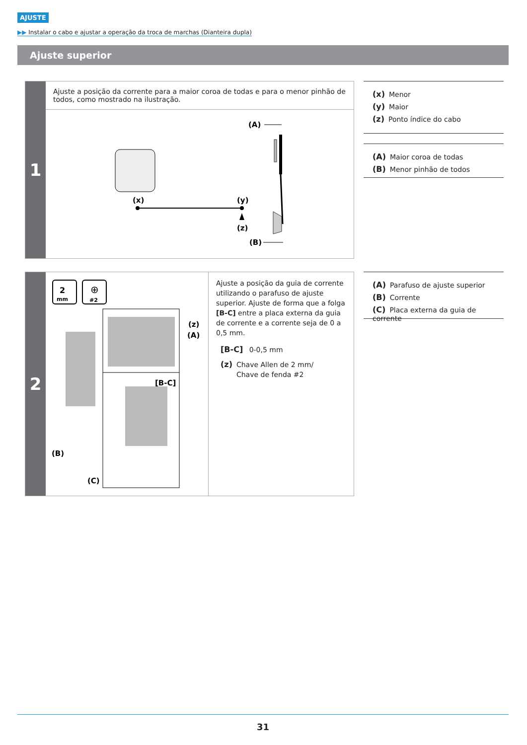AJUSTE
▶▶ Instalar o cabo e ajustar a operação da troca de marchas (Dianteira dupla)
Ajuste superior
1
Ajuste a posição da corrente para a maior coroa de todas e para o menor pinhão de todos, como mostrado na ilustração.
(A)
(B)
(x)
(y)
(z)
(x) Menor
(y) Maior
(z) Ponto índice do cabo
(A) Maior coroa de todas
(B) Menor pinhão de todos
2
2
mm
⊕
#2
(z)
(A)
[B-C]
(B)
(C)
Ajuste a posição da guia de corrente utilizando o parafuso de ajuste superior. Ajuste de forma que a folga [B-C] entre a placa externa da guia de corrente e a corrente seja de 0 a 0,5 mm.
[B-C] 0-0,5 mm
(z) Chave Allen de 2 mm/
Chave de fenda #2
(A) Parafuso de ajuste superior
(B) Corrente
(C) Placa externa da guia de corrente
31